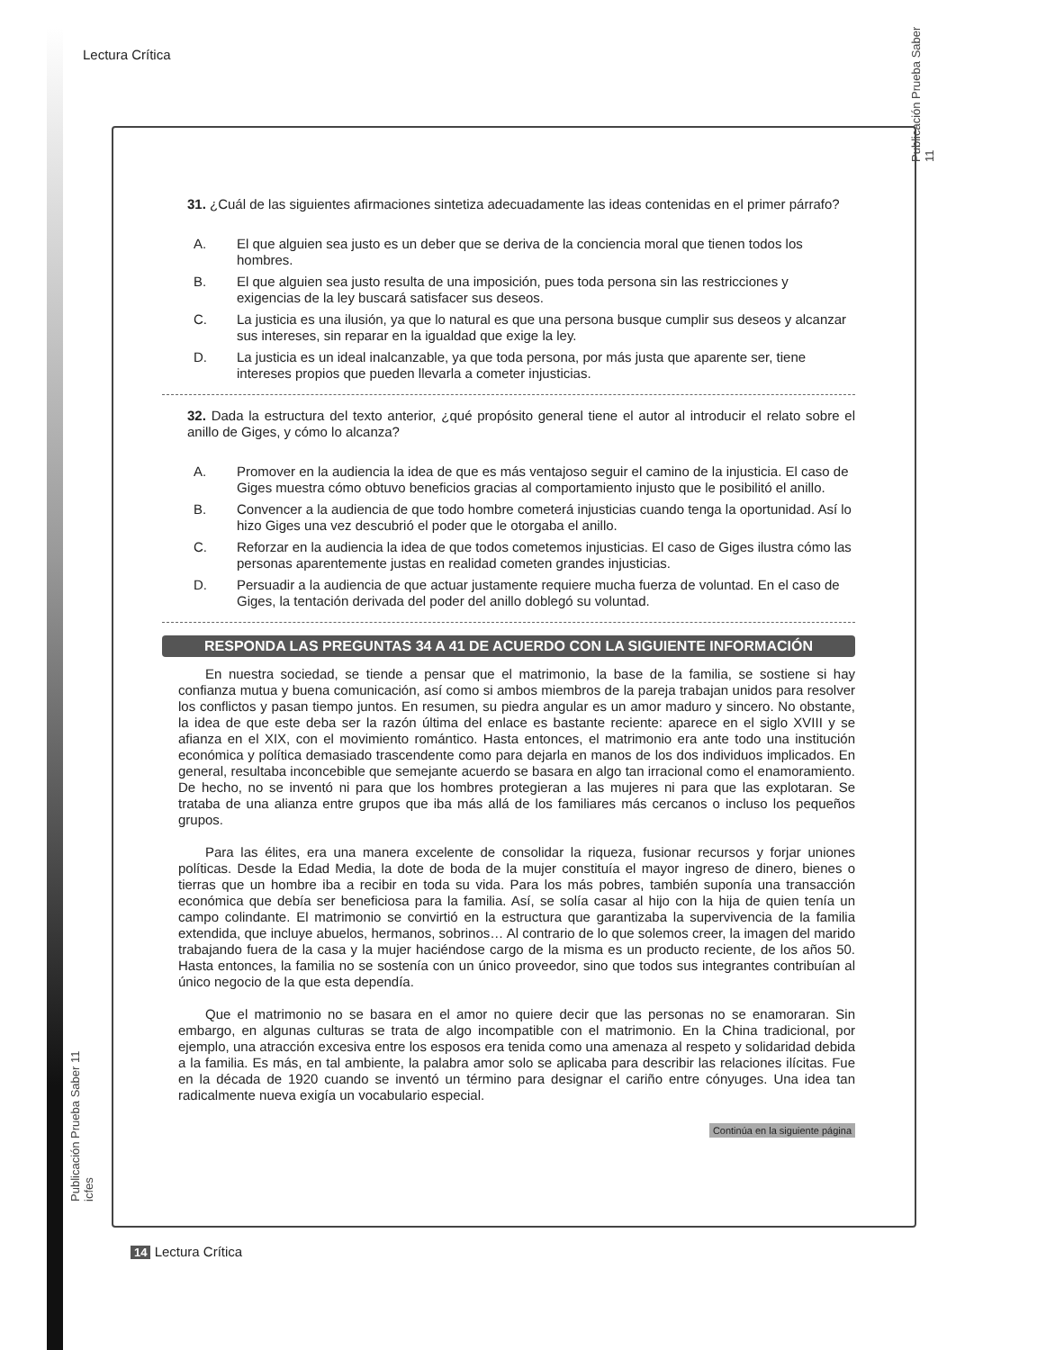Lectura Crítica
Publicación Prueba Saber 11
31. ¿Cuál de las siguientes afirmaciones sintetiza adecuadamente las ideas contenidas en el primer párrafo?
A. El que alguien sea justo es un deber que se deriva de la conciencia moral que tienen todos los hombres.
B. El que alguien sea justo resulta de una imposición, pues toda persona sin las restricciones y exigencias de la ley buscará satisfacer sus deseos.
C. La justicia es una ilusión, ya que lo natural es que una persona busque cumplir sus deseos y alcanzar sus intereses, sin reparar en la igualdad que exige la ley.
D. La justicia es un ideal inalcanzable, ya que toda persona, por más justa que aparente ser, tiene intereses propios que pueden llevarla a cometer injusticias.
32. Dada la estructura del texto anterior, ¿qué propósito general tiene el autor al introducir el relato sobre el anillo de Giges, y cómo lo alcanza?
A. Promover en la audiencia la idea de que es más ventajoso seguir el camino de la injusticia. El caso de Giges muestra cómo obtuvo beneficios gracias al comportamiento injusto que le posibilitó el anillo.
B. Convencer a la audiencia de que todo hombre cometerá injusticias cuando tenga la oportunidad. Así lo hizo Giges una vez descubrió el poder que le otorgaba el anillo.
C. Reforzar en la audiencia la idea de que todos cometemos injusticias. El caso de Giges ilustra cómo las personas aparentemente justas en realidad cometen grandes injusticias.
D. Persuadir a la audiencia de que actuar justamente requiere mucha fuerza de voluntad. En el caso de Giges, la tentación derivada del poder del anillo doblegó su voluntad.
RESPONDA LAS PREGUNTAS 34 A 41 DE ACUERDO CON LA SIGUIENTE INFORMACIÓN
En nuestra sociedad, se tiende a pensar que el matrimonio, la base de la familia, se sostiene si hay confianza mutua y buena comunicación, así como si ambos miembros de la pareja trabajan unidos para resolver los conflictos y pasan tiempo juntos. En resumen, su piedra angular es un amor maduro y sincero. No obstante, la idea de que este deba ser la razón última del enlace es bastante reciente: aparece en el siglo XVIII y se afianza en el XIX, con el movimiento romántico. Hasta entonces, el matrimonio era ante todo una institución económica y política demasiado trascendente como para dejarla en manos de los dos individuos implicados. En general, resultaba inconcebible que semejante acuerdo se basara en algo tan irracional como el enamoramiento. De hecho, no se inventó ni para que los hombres protegieran a las mujeres ni para que las explotaran. Se trataba de una alianza entre grupos que iba más allá de los familiares más cercanos o incluso los pequeños grupos.
Para las élites, era una manera excelente de consolidar la riqueza, fusionar recursos y forjar uniones políticas. Desde la Edad Media, la dote de boda de la mujer constituía el mayor ingreso de dinero, bienes o tierras que un hombre iba a recibir en toda su vida. Para los más pobres, también suponía una transacción económica que debía ser beneficiosa para la familia. Así, se solía casar al hijo con la hija de quien tenía un campo colindante. El matrimonio se convirtió en la estructura que garantizaba la supervivencia de la familia extendida, que incluye abuelos, hermanos, sobrinos… Al contrario de lo que solemos creer, la imagen del marido trabajando fuera de la casa y la mujer haciéndose cargo de la misma es un producto reciente, de los años 50. Hasta entonces, la familia no se sostenía con un único proveedor, sino que todos sus integrantes contribuían al único negocio de la que esta dependía.
Que el matrimonio no se basara en el amor no quiere decir que las personas no se enamoraran. Sin embargo, en algunas culturas se trata de algo incompatible con el matrimonio. En la China tradicional, por ejemplo, una atracción excesiva entre los esposos era tenida como una amenaza al respeto y solidaridad debida a la familia. Es más, en tal ambiente, la palabra amor solo se aplicaba para describir las relaciones ilícitas. Fue en la década de 1920 cuando se inventó un término para designar el cariño entre cónyuges. Una idea tan radicalmente nueva exigía un vocabulario especial.
Continúa en la siguiente página
Publicación Prueba Saber 11 icfes
14 Lectura Crítica